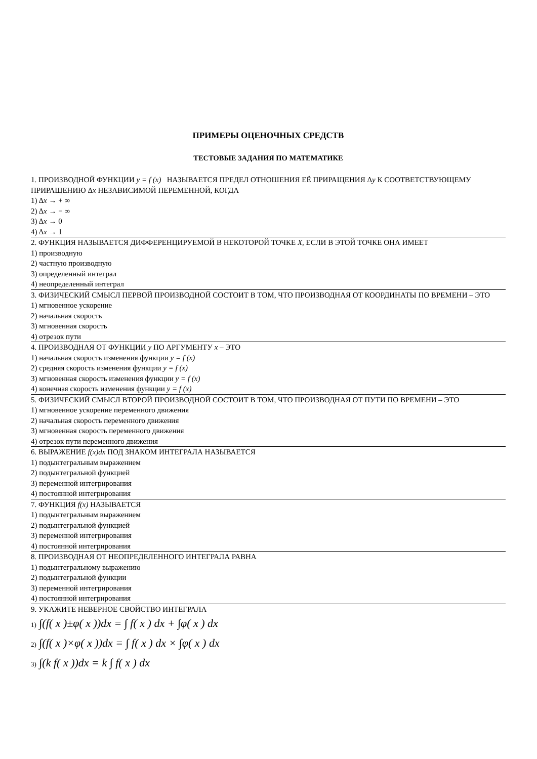ПРИМЕРЫ ОЦЕНОЧНЫХ СРЕДСТВ
ТЕСТОВЫЕ ЗАДАНИЯ ПО МАТЕМАТИКЕ
1. ПРОИЗВОДНОЙ ФУНКЦИИ y = f (x) НАЗЫВАЕТСЯ ПРЕДЕЛ ОТНОШЕНИЯ ЕЁ ПРИРАЩЕНИЯ Δy К СООТВЕТСТВУЮЩЕМУ ПРИРАЩЕНИЮ Δx НЕЗАВИСИМОЙ ПЕРЕМЕННОЙ, КОГДА
1) Δx → + ∞
2) Δx → − ∞
3) Δx → 0
4) Δx → 1
2. ФУНКЦИЯ НАЗЫВАЕТСЯ ДИФФЕРЕНЦИРУЕМОЙ В НЕКОТОРОЙ ТОЧКЕ X, ЕСЛИ В ЭТОЙ ТОЧКЕ ОНА ИМЕЕТ
1) производную
2) частную производную
3) определенный интеграл
4) неопределенный интеграл
3. ФИЗИЧЕСКИЙ СМЫСЛ ПЕРВОЙ ПРОИЗВОДНОЙ СОСТОИТ В ТОМ, ЧТО ПРОИЗВОДНАЯ ОТ КООРДИНАТЫ ПО ВРЕМЕНИ – ЭТО
1) мгновенное ускорение
2) начальная скорость
3) мгновенная скорость
4) отрезок пути
4. ПРОИЗВОДНАЯ ОТ ФУНКЦИИ y ПО АРГУМЕНТУ x – ЭТО
1) начальная скорость изменения функции y = f (x)
2) средняя скорость изменения функции y = f (x)
3) мгновенная скорость изменения функции y = f (x)
4) конечная скорость изменения функции y = f (x)
5. ФИЗИЧЕСКИЙ СМЫСЛ ВТОРОЙ ПРОИЗВОДНОЙ СОСТОИТ В ТОМ, ЧТО ПРОИЗВОДНАЯ ОТ ПУТИ ПО ВРЕМЕНИ – ЭТО
1) мгновенное ускорение переменного движения
2) начальная скорость переменного движения
3) мгновенная скорость переменного движения
4) отрезок пути переменного движения
6. ВЫРАЖЕНИЕ f(x)dx ПОД ЗНАКОМ ИНТЕГРАЛА НАЗЫВАЕТСЯ
1) подынтегральным выражением
2) подынтегральной функцией
3) переменной интегрирования
4) постоянной интегрирования
7. ФУНКЦИЯ f(x) НАЗЫВАЕТСЯ
1) подынтегральным выражением
2) подынтегральной функцией
3) переменной интегрирования
4) постоянной интегрирования
8. ПРОИЗВОДНАЯ ОТ НЕОПРЕДЕЛЕННОГО ИНТЕГРАЛА РАВНА
1) подынтегральному выражению
2) подынтегральной функции
3) переменной интегрирования
4) постоянной интегрирования
9. УКАЖИТЕ НЕВЕРНОЕ СВОЙСТВО ИНТЕГРАЛА
1) ∫(f( x )±φ( x ))dx = ∫ f( x ) dx + ∫φ( x ) dx
2) ∫(f( x )×φ( x ))dx = ∫ f( x ) dx × ∫φ( x ) dx
3) ∫(k f( x ))dx = k ∫ f( x ) dx